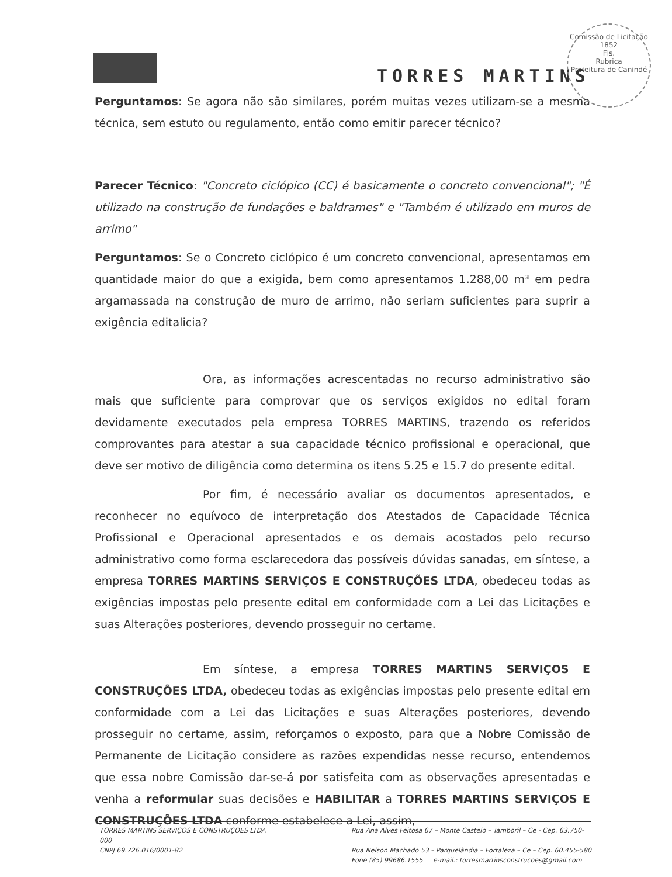TORRES MARTINS
Comissão de Licitação
1852
Fls.
Rubrica
Prefeitura de Canindé
Perguntamos: Se agora não são similares, porém muitas vezes utilizam-se a mesma técnica, sem estuto ou regulamento, então como emitir parecer técnico?
Parecer Técnico: "Concreto ciclópico (CC) é basicamente o concreto convencional"; "É utilizado na construção de fundações e baldrames" e "Também é utilizado em muros de arrimo"
Perguntamos: Se o Concreto ciclópico é um concreto convencional, apresentamos em quantidade maior do que a exigida, bem como apresentamos 1.288,00 m³ em pedra argamassada na construção de muro de arrimo, não seriam suficientes para suprir a exigência editalicia?
Ora, as informações acrescentadas no recurso administrativo são mais que suficiente para comprovar que os serviços exigidos no edital foram devidamente executados pela empresa TORRES MARTINS, trazendo os referidos comprovantes para atestar a sua capacidade técnico profissional e operacional, que deve ser motivo de diligência como determina os itens 5.25 e 15.7 do presente edital.
Por fim, é necessário avaliar os documentos apresentados, e reconhecer no equívoco de interpretação dos Atestados de Capacidade Técnica Profissional e Operacional apresentados e os demais acostados pelo recurso administrativo como forma esclarecedora das possíveis dúvidas sanadas, em síntese, a empresa TORRES MARTINS SERVIÇOS E CONSTRUÇÕES LTDA, obedeceu todas as exigências impostas pelo presente edital em conformidade com a Lei das Licitações e suas Alterações posteriores, devendo prosseguir no certame.
Em síntese, a empresa TORRES MARTINS SERVIÇOS E CONSTRUÇÕES LTDA, obedeceu todas as exigências impostas pelo presente edital em conformidade com a Lei das Licitações e suas Alterações posteriores, devendo prosseguir no certame, assim, reforçamos o exposto, para que a Nobre Comissão de Permanente de Licitação considere as razões expendidas nesse recurso, entendemos que essa nobre Comissão dar-se-á por satisfeita com as observações apresentadas e venha a reformular suas decisões e HABILITAR a TORRES MARTINS SERVIÇOS E CONSTRUÇÕES LTDA conforme estabelece a Lei, assim,
TORRES MARTINS SERVIÇOS E CONSTRUÇÕES LTDA
000
CNPJ 69.726.016/0001-82
Rua Ana Alves Feitosa 67 – Monte Castelo – Tamboril – Ce - Cep. 63.750-
Rua Nelson Machado 53 – Parquelândia – Fortaleza – Ce – Cep. 60.455-580
Fone (85) 99686.1555 e-mail.: torresmartinsconstrucoes@gmail.com